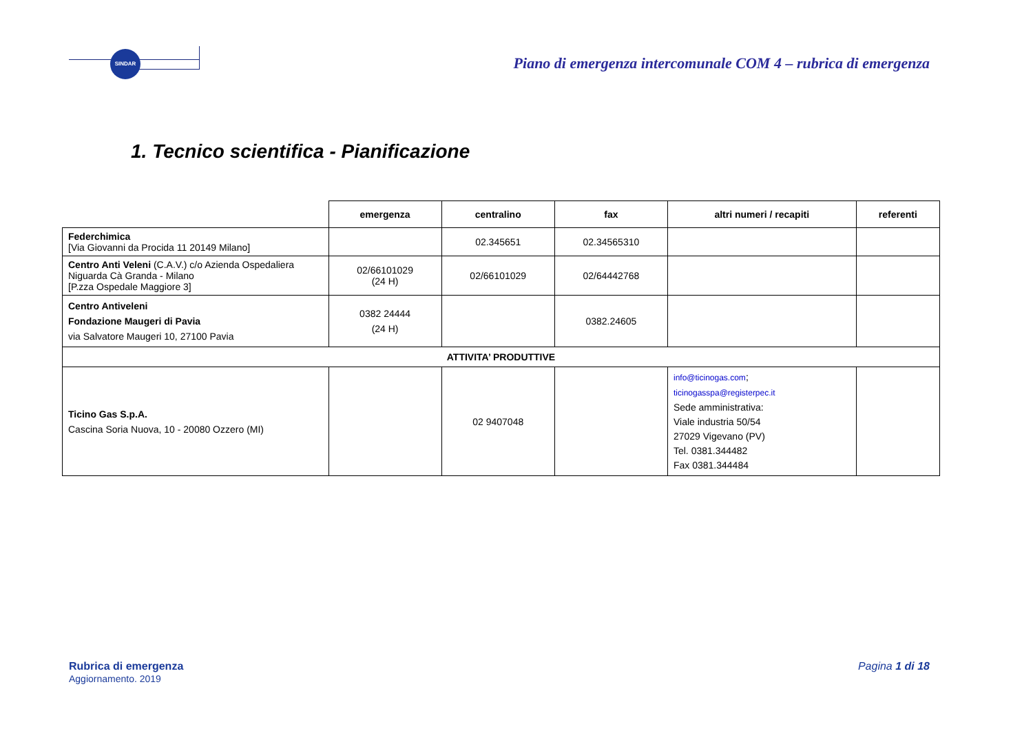SINDAR
Piano di emergenza intercomunale COM 4 – rubrica di emergenza
1. Tecnico scientifica - Pianificazione
| | emergenza | centralino | fax | altri numeri / recapiti | referenti |
| --- | --- | --- | --- | --- | --- |
| Federchimica [Via Giovanni da Procida 11 20149 Milano] | | 02.345651 | 02.34565310 | | |
| Centro Anti Veleni (C.A.V.) c/o Azienda Ospedaliera Niguarda Cà Granda - Milano [P.zza Ospedale Maggiore 3] | 02/66101029 (24 H) | 02/66101029 | 02/64442768 | | |
| Centro Antiveleni Fondazione Maugeri di Pavia via Salvatore Maugeri 10, 27100 Pavia | 0382 24444 (24 H) | | 0382.24605 | | |
| ATTIVITA’ PRODUTTIVE | | | | | |
| Ticino Gas S.p.A. Cascina Soria Nuova, 10 - 20080 Ozzero (MI) | | 02 9407048 | | info@ticinogas.com ; ticinogasspa@registerpec.it Sede amministrativa: Viale industria 50/54 27029 Vigevano (PV) Tel. 0381.344482 Fax 0381.344484 | |
Rubrica di emergenza
Aggiornamento. 2019
Pagina 1 di 18